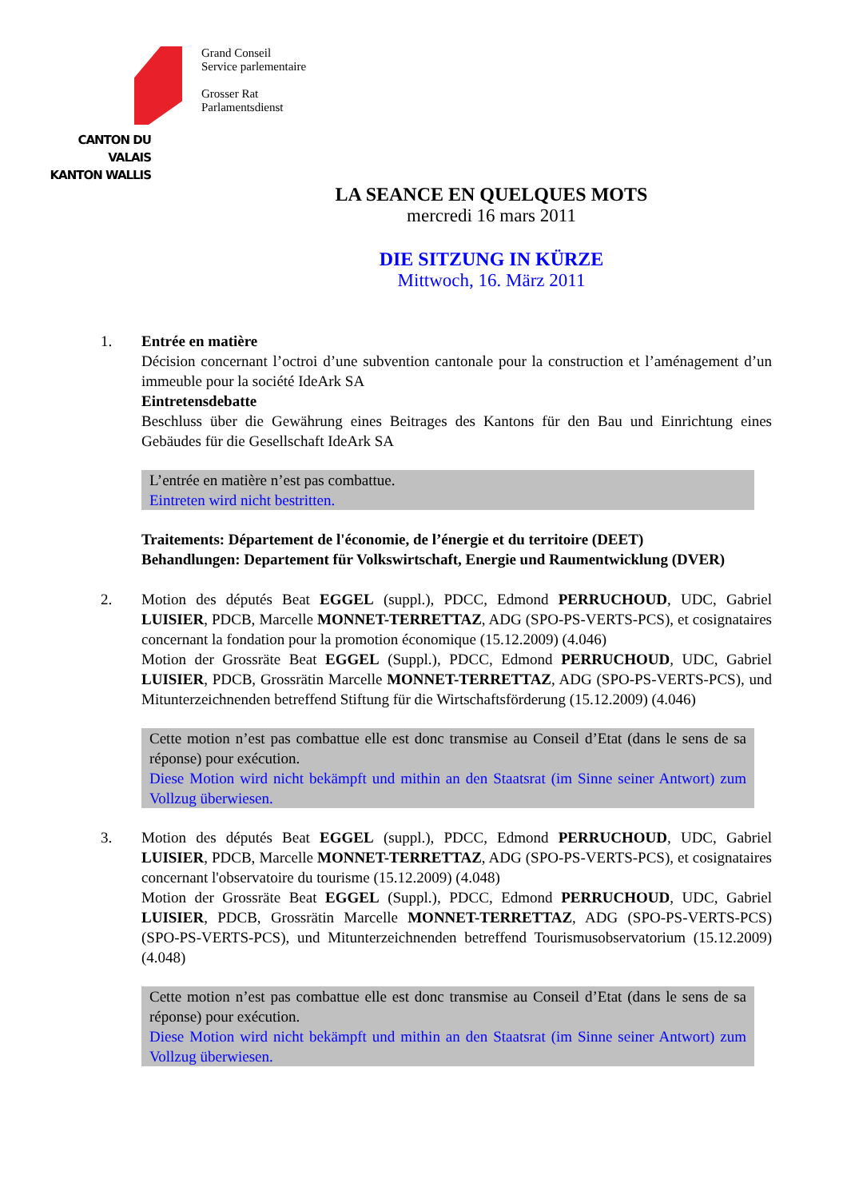CANTON DU VALAIS
KANTON WALLIS
Grand Conseil
Service parlementaire
Grosser Rat
Parlamentsdienst
LA SEANCE EN QUELQUES MOTS
mercredi 16 mars 2011
DIE SITZUNG IN KÜRZE
Mittwoch, 16. März 2011
1. Entrée en matière
Décision concernant l’octroi d’une subvention cantonale pour la construction et l’aménagement d’un immeuble pour la société IdeArk SA
Eintretensdebatte
Beschluss über die Gewährung eines Beitrages des Kantons für den Bau und Einrichtung eines Gebäudes für die Gesellschaft IdeArk SA
L’entrée en matière n’est pas combattue.
Eintreten wird nicht bestritten.
Traitements: Département de l'économie, de l’énergie et du territoire (DEET)
Behandlungen: Departement für Volkswirtschaft, Energie und Raumentwicklung (DVER)
2. Motion des députés Beat EGGEL (suppl.), PDCC, Edmond PERRUCHOUD, UDC, Gabriel LUISIER, PDCB, Marcelle MONNET-TERRETTAZ, ADG (SPO-PS-VERTS-PCS), et cosignataires concernant la fondation pour la promotion économique (15.12.2009) (4.046)
Motion der Grossräte Beat EGGEL (Suppl.), PDCC, Edmond PERRUCHOUD, UDC, Gabriel LUISIER, PDCB, Grossrätin Marcelle MONNET-TERRETTAZ, ADG (SPO-PS-VERTS-PCS), und Mitunterzeichnenden betreffend Stiftung für die Wirtschaftsförderung (15.12.2009) (4.046)
Cette motion n’est pas combattue elle est donc transmise au Conseil d’Etat (dans le sens de sa réponse) pour exécution.
Diese Motion wird nicht bekämpft und mithin an den Staatsrat (im Sinne seiner Antwort) zum Vollzug überwiesen.
3. Motion des députés Beat EGGEL (suppl.), PDCC, Edmond PERRUCHOUD, UDC, Gabriel LUISIER, PDCB, Marcelle MONNET-TERRETTAZ, ADG (SPO-PS-VERTS-PCS), et cosignataires concernant l'observatoire du tourisme (15.12.2009) (4.048)
Motion der Grossräte Beat EGGEL (Suppl.), PDCC, Edmond PERRUCHOUD, UDC, Gabriel LUISIER, PDCB, Grossrätin Marcelle MONNET-TERRETTAZ, ADG (SPO-PS-VERTS-PCS) (SPO-PS-VERTS-PCS), und Mitunterzeichnenden betreffend Tourismusobservatorium (15.12.2009) (4.048)
Cette motion n’est pas combattue elle est donc transmise au Conseil d’Etat (dans le sens de sa réponse) pour exécution.
Diese Motion wird nicht bekämpft und mithin an den Staatsrat (im Sinne seiner Antwort) zum Vollzug überwiesen.